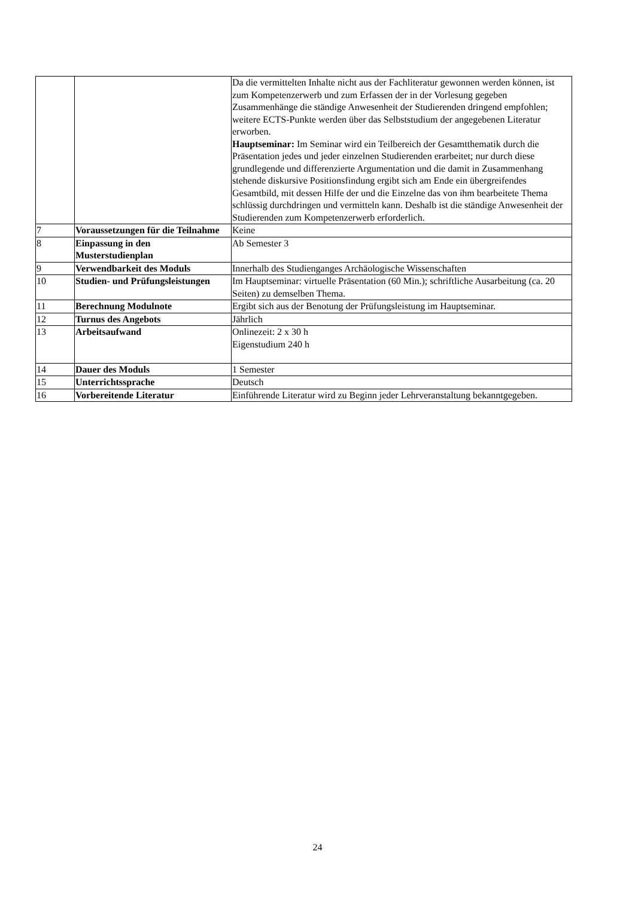| | | Da die vermittelten Inhalte nicht aus der Fachliteratur gewonnen werden können, ist zum Kompetenzerwerb und zum Erfassen der in der Vorlesung gegeben Zusammenhänge die ständige Anwesenheit der Studierenden dringend empfohlen; weitere ECTS-Punkte werden über das Selbststudium der angegebenen Literatur erworben. Hauptseminar: Im Seminar wird ein Teilbereich der Gesamtthematik durch die Präsentation jedes und jeder einzelnen Studierenden erarbeitet; nur durch diese grundlegende und differenzierte Argumentation und die damit in Zusammenhang stehende diskursive Positionsfindung ergibt sich am Ende ein übergreifendes Gesamtbild, mit dessen Hilfe der und die Einzelne das von ihm bearbeitete Thema schlüssig durchdringen und vermitteln kann. Deshalb ist die ständige Anwesenheit der Studierenden zum Kompetenzerwerb erforderlich. |
| 7 | Voraussetzungen für die Teilnahme | Keine |
| 8 | Einpassung in den Musterstudienplan | Ab Semester 3 |
| 9 | Verwendbarkeit des Moduls | Innerhalb des Studienganges Archäologische Wissenschaften |
| 10 | Studien- und Prüfungsleistungen | Im Hauptseminar: virtuelle Präsentation (60 Min.); schriftliche Ausarbeitung (ca. 20 Seiten) zu demselben Thema. |
| 11 | Berechnung Modulnote | Ergibt sich aus der Benotung der Prüfungsleistung im Hauptseminar. |
| 12 | Turnus des Angebots | Jährlich |
| 13 | Arbeitsaufwand | Onlinezeit: 2 x 30 h Eigenstudium 240 h |
| 14 | Dauer des Moduls | 1 Semester |
| 15 | Unterrichtssprache | Deutsch |
| 16 | Vorbereitende Literatur | Einführende Literatur wird zu Beginn jeder Lehrveranstaltung bekanntgegeben. |
24